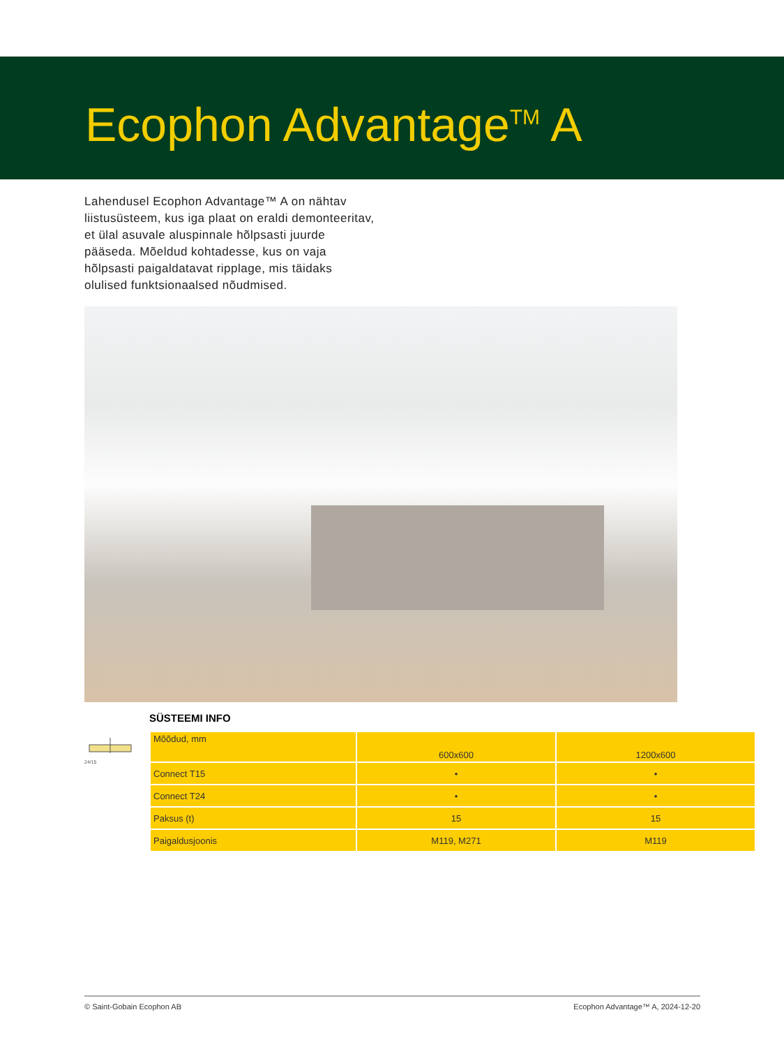Ecophon Advantage<sup>TM</sup> A
Lahendusel Ecophon Advantage™ A on nähtav liistusüsteem, kus iga plaat on eraldi demonteeritav, et ülal asuvale aluspinnale hõlpsasti juurde pääseda. Mõeldud kohtadesse, kus on vaja hõlpsasti paigaldatavat ripplage, mis täidaks olulised funktsionaalsed nõudmised.
SÜSTEEMI INFO
24/15
| Mõõdud, mm | 600x600 | 1200x600 |
| Connect T15 | • | • |
| Connect T24 | • | • |
| Paksus (t) | 15 | 15 |
| Paigaldusjoonis | M119, M271 | M119 |
© Saint-Gobain Ecophon AB Ecophon Advantage™ A, 2024-12-20